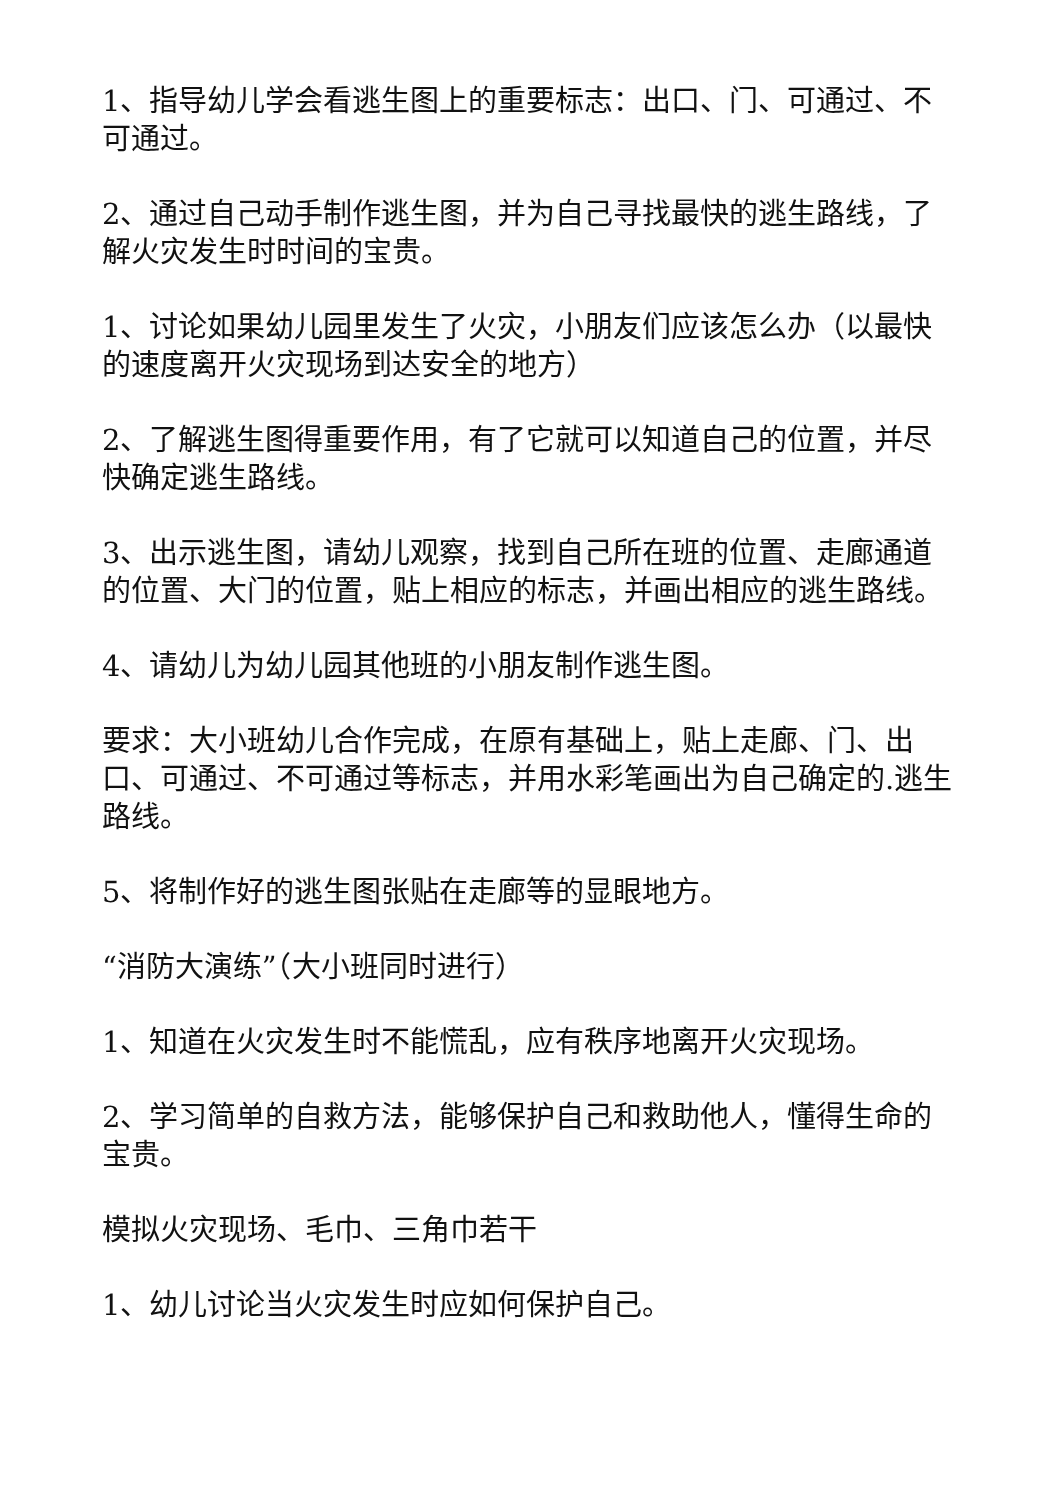1、指导幼儿学会看逃生图上的重要标志：出口、门、可通过、不可通过。
2、通过自己动手制作逃生图，并为自己寻找最快的逃生路线，了解火灾发生时时间的宝贵。
1、讨论如果幼儿园里发生了火灾，小朋友们应该怎么办（以最快的速度离开火灾现场到达安全的地方）
2、了解逃生图得重要作用，有了它就可以知道自己的位置，并尽快确定逃生路线。
3、出示逃生图，请幼儿观察，找到自己所在班的位置、走廊通道的位置、大门的位置，贴上相应的标志，并画出相应的逃生路线。
4、请幼儿为幼儿园其他班的小朋友制作逃生图。
要求：大小班幼儿合作完成，在原有基础上，贴上走廊、门、出口、可通过、不可通过等标志，并用水彩笔画出为自己确定的.逃生路线。
5、将制作好的逃生图张贴在走廊等的显眼地方。
“消防大演练”（大小班同时进行）
1、知道在火灾发生时不能慌乱，应有秩序地离开火灾现场。
2、学习简单的自救方法，能够保护自己和救助他人，懂得生命的宝贵。
模拟火灾现场、毛巾、三角巾若干
1、幼儿讨论当火灾发生时应如何保护自己。